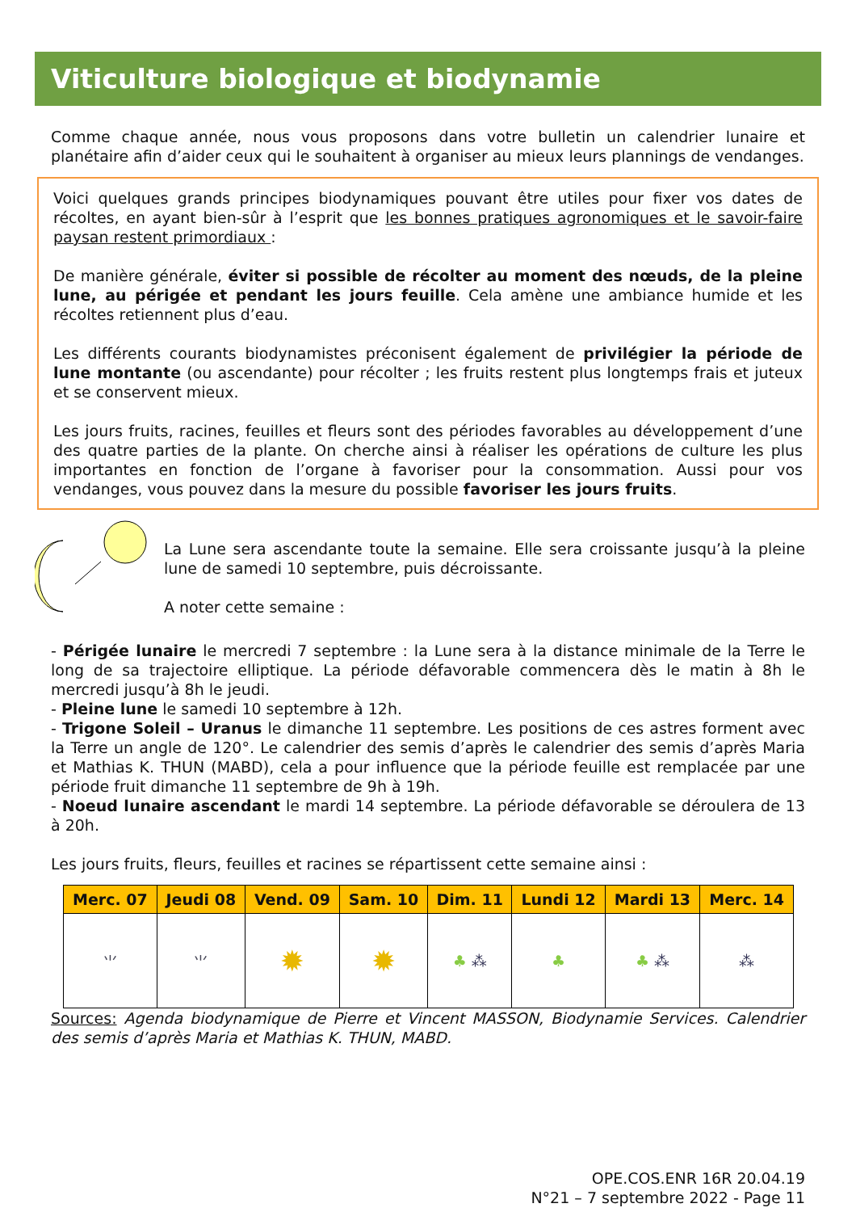Viticulture biologique et biodynamie
Comme chaque année, nous vous proposons dans votre bulletin un calendrier lunaire et planétaire afin d’aider ceux qui le souhaitent à organiser au mieux leurs plannings de vendanges.
Voici quelques grands principes biodynamiques pouvant être utiles pour fixer vos dates de récoltes, en ayant bien-sûr à l’esprit que les bonnes pratiques agronomiques et le savoir-faire paysan restent primordiaux :
De manière générale, éviter si possible de récolter au moment des nœuds, de la pleine lune, au périgée et pendant les jours feuille. Cela amène une ambiance humide et les récoltes retiennent plus d’eau.
Les différents courants biodynamistes préconisent également de privilégier la période de lune montante (ou ascendante) pour récolter ; les fruits restent plus longtemps frais et juteux et se conservent mieux.
Les jours fruits, racines, feuilles et fleurs sont des périodes favorables au développement d’une des quatre parties de la plante. On cherche ainsi à réaliser les opérations de culture les plus importantes en fonction de l’organe à favoriser pour la consommation. Aussi pour vos vendanges, vous pouvez dans la mesure du possible favoriser les jours fruits.
La Lune sera ascendante toute la semaine. Elle sera croissante jusqu’à la pleine lune de samedi 10 septembre, puis décroissante.
A noter cette semaine :
- Périgée lunaire le mercredi 7 septembre : la Lune sera à la distance minimale de la Terre le long de sa trajectoire elliptique. La période défavorable commencera dès le matin à 8h le mercredi jusqu’à 8h le jeudi.
- Pleine lune le samedi 10 septembre à 12h.
- Trigone Soleil – Uranus le dimanche 11 septembre. Les positions de ces astres forment avec la Terre un angle de 120°. Le calendrier des semis d’après le calendrier des semis d’après Maria et Mathias K. THUN (MABD), cela a pour influence que la période feuille est remplacée par une période fruit dimanche 11 septembre de 9h à 19h.
- Noeud lunaire ascendant le mardi 14 septembre. La période défavorable se déroulera de 13 à 20h.
Les jours fruits, fleurs, feuilles et racines se répartissent cette semaine ainsi :
| Merc. 07 | Jeudi 08 | Vend. 09 | Sam. 10 | Dim. 11 | Lundi 12 | Mardi 13 | Merc. 14 |
| --- | --- | --- | --- | --- | --- | --- | --- |
| ⺌ | ⺌ | ✹ | ✹ | ♣ ⁂ | ♣ | ♣ ⁂ | ⁂ |
Sources: Agenda biodynamique de Pierre et Vincent MASSON, Biodynamie Services. Calendrier des semis d’après Maria et Mathias K. THUN, MABD.
OPE.COS.ENR 16R 20.04.19
N°21 – 7 septembre 2022 - Page 11